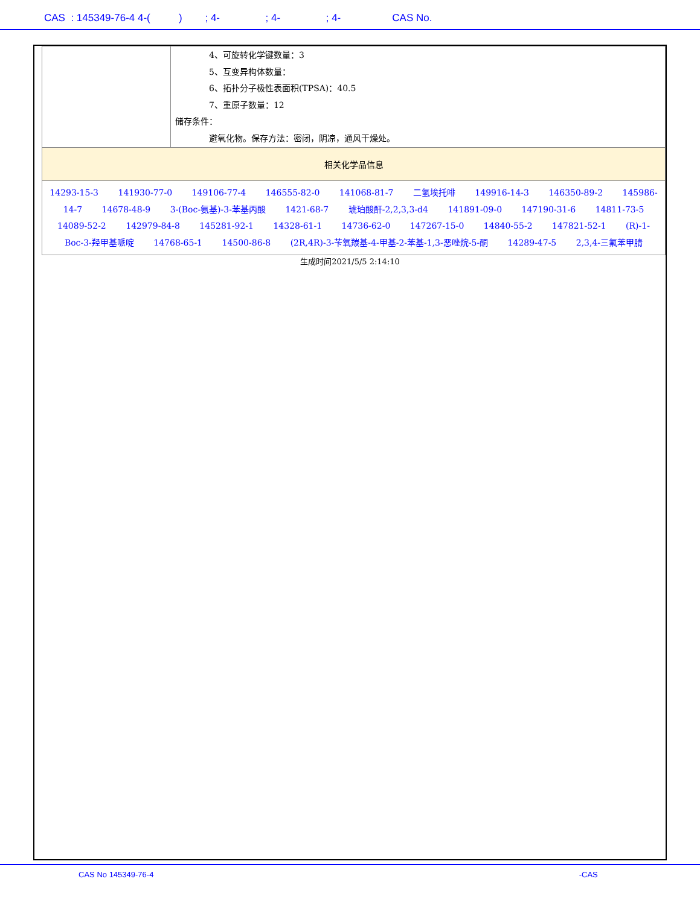CAS : 145349-76-4 4-( ) ; 4- ; 4- ; 4- CAS No.
| | 4、可旋转化学键数量：3 5、互变异构体数量： 6、拓扑分子极性表面积(TPSA)：40.5 7、重原子数量：12 储存条件： 避氧化物。保存方法：密闭，阴凉，通风干燥处。 |
| 相关化学品信息 | |
| 14293-15-3 141930-77-0 149106-77-4 146555-82-0 141068-81-7 二氢埃托啡 149916-14-3 146350-89-2 145986-14-7 14678-48-9 3-(Boc-氨基)-3-苯基丙酸 1421-68-7 琥珀酸酐-2,2,3,3-d4 141891-09-0 147190-31-6 14811-73-5 14089-52-2 142979-84-8 145281-92-1 14328-61-1 14736-62-0 147267-15-0 14840-55-2 147821-52-1 (R)-1-Boc-3-羟甲基哌啶 14768-65-1 14500-86-8 (2R,4R)-3-苄氧羰基-4-甲基-2-苯基-1,3-恶唑烷-5-酮 14289-47-5 2,3,4-三氟苯甲腈 | |
生成时间2021/5/5 2:14:10
CAS No 145349-76-4 -CAS